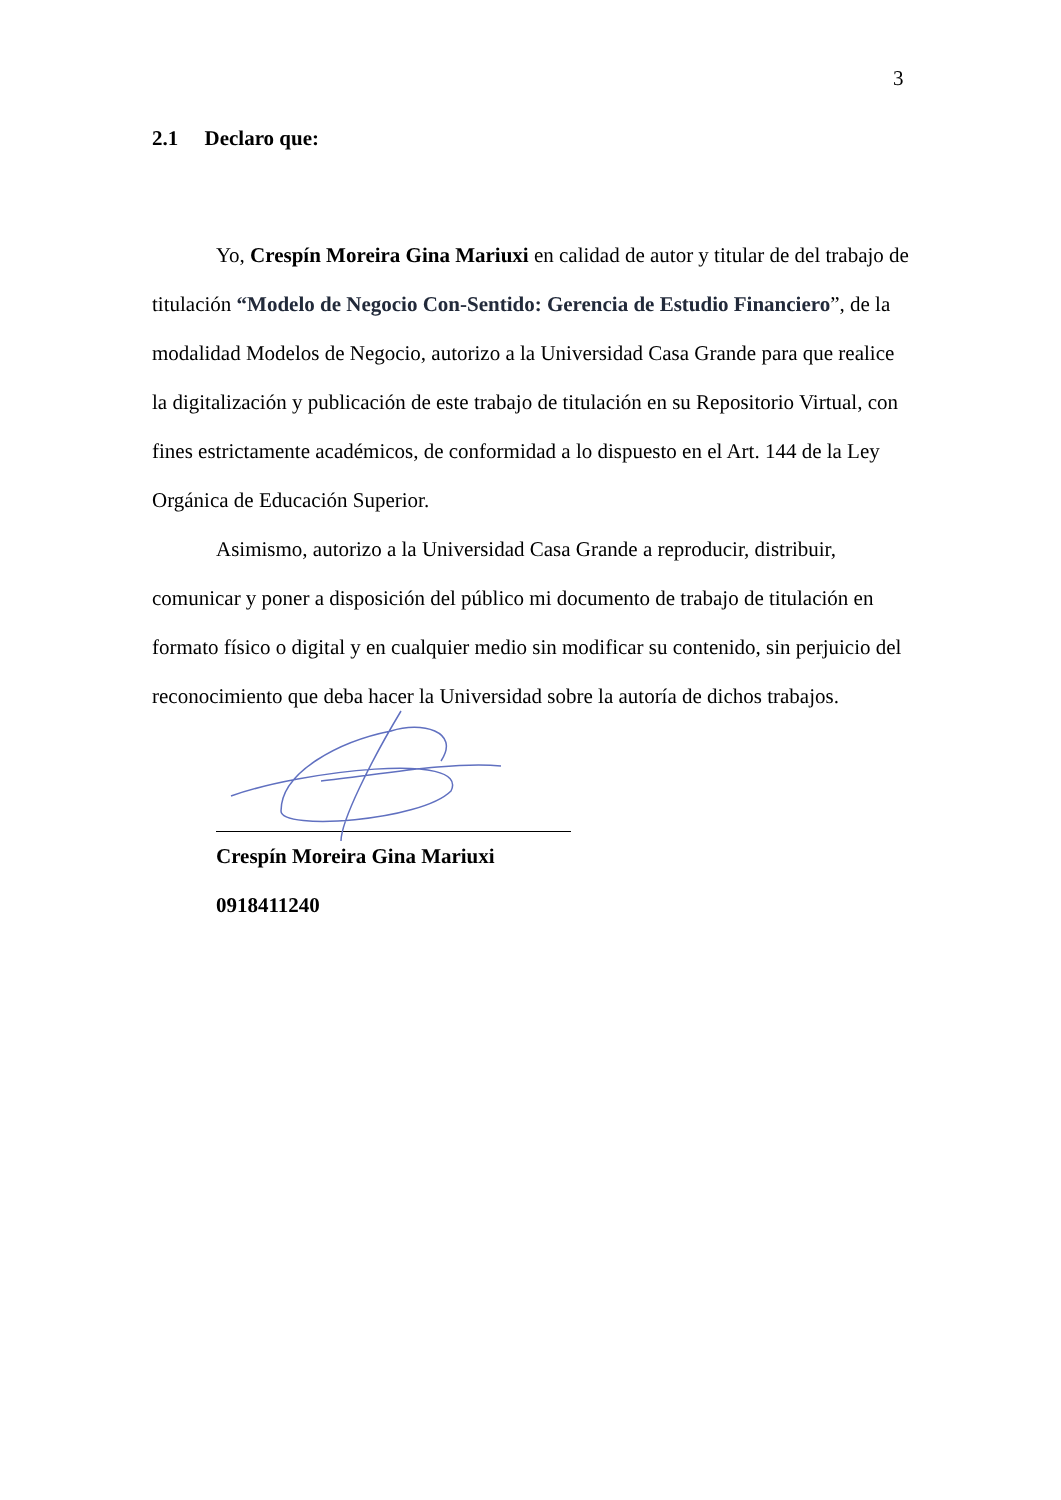3
2.1 Declaro que:
Yo, Crespín Moreira Gina Mariuxi en calidad de autor y titular de del trabajo de titulación “Modelo de Negocio Con-Sentido: Gerencia de Estudio Financiero”, de la modalidad Modelos de Negocio, autorizo a la Universidad Casa Grande para que realice la digitalización y publicación de este trabajo de titulación en su Repositorio Virtual, con fines estrictamente académicos, de conformidad a lo dispuesto en el Art. 144 de la Ley Orgánica de Educación Superior.
Asimismo, autorizo a la Universidad Casa Grande a reproducir, distribuir, comunicar y poner a disposición del público mi documento de trabajo de titulación en formato físico o digital y en cualquier medio sin modificar su contenido, sin perjuicio del reconocimiento que deba hacer la Universidad sobre la autoría de dichos trabajos.
Crespín Moreira Gina Mariuxi
0918411240